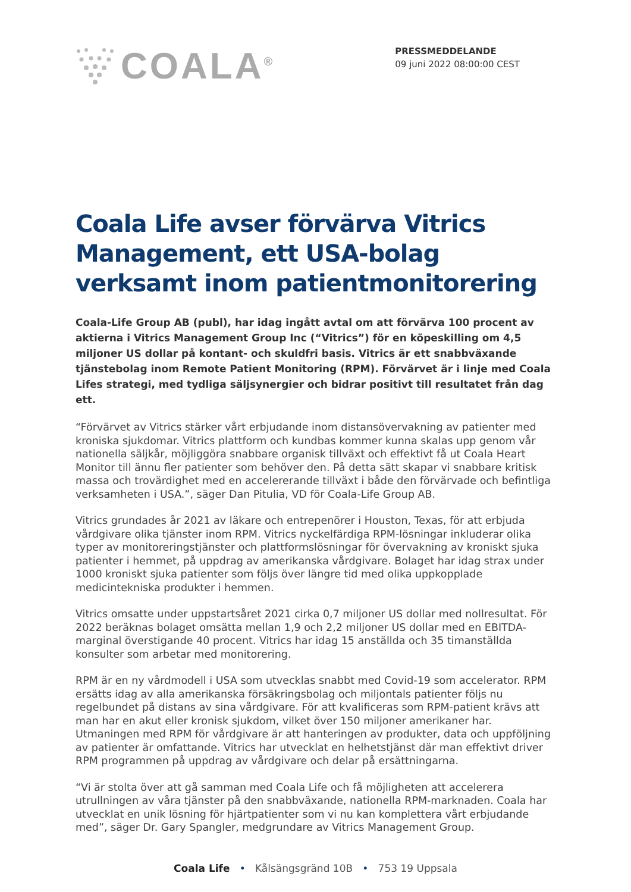COALA<sup>®</sup>
PRESSMEDDELANDE
09 juni 2022 08:00:00 CEST
Coala Life avser förvärva Vitrics Management, ett USA-bolag verksamt inom patientmonitorering
Coala-Life Group AB (publ), har idag ingått avtal om att förvärva 100 procent av aktierna i Vitrics Management Group Inc (“Vitrics”) för en köpeskilling om 4,5 miljoner US dollar på kontant- och skuldfri basis. Vitrics är ett snabbväxande tjänstebolag inom Remote Patient Monitoring (RPM). Förvärvet är i linje med Coala Lifes strategi, med tydliga säljsynergier och bidrar positivt till resultatet från dag ett.
“Förvärvet av Vitrics stärker vårt erbjudande inom distansövervakning av patienter med kroniska sjukdomar. Vitrics plattform och kundbas kommer kunna skalas upp genom vår nationella säljkår, möjliggöra snabbare organisk tillväxt och effektivt få ut Coala Heart Monitor till ännu fler patienter som behöver den. På detta sätt skapar vi snabbare kritisk massa och trovärdighet med en accelererande tillväxt i både den förvärvade och befintliga verksamheten i USA.”, säger Dan Pitulia, VD för Coala-Life Group AB.
Vitrics grundades år 2021 av läkare och entrepenörer i Houston, Texas, för att erbjuda vårdgivare olika tjänster inom RPM. Vitrics nyckelfärdiga RPM-lösningar inkluderar olika typer av monitoreringstjänster och plattformslösningar för övervakning av kroniskt sjuka patienter i hemmet, på uppdrag av amerikanska vårdgivare. Bolaget har idag strax under 1000 kroniskt sjuka patienter som följs över längre tid med olika uppkopplade medicintekniska produkter i hemmen.
Vitrics omsatte under uppstartsåret 2021 cirka 0,7 miljoner US dollar med nollresultat. För 2022 beräknas bolaget omsätta mellan 1,9 och 2,2 miljoner US dollar med en EBITDA-marginal överstigande 40 procent. Vitrics har idag 15 anställda och 35 timanställda konsulter som arbetar med monitorering.
RPM är en ny vårdmodell i USA som utvecklas snabbt med Covid-19 som accelerator. RPM ersätts idag av alla amerikanska försäkringsbolag och miljontals patienter följs nu regelbundet på distans av sina vårdgivare. För att kvalificeras som RPM-patient krävs att man har en akut eller kronisk sjukdom, vilket över 150 miljoner amerikaner har. Utmaningen med RPM för vårdgivare är att hanteringen av produkter, data och uppföljning av patienter är omfattande. Vitrics har utvecklat en helhetstjänst där man effektivt driver RPM programmen på uppdrag av vårdgivare och delar på ersättningarna.
“Vi är stolta över att gå samman med Coala Life och få möjligheten att accelerera utrullningen av våra tjänster på den snabbväxande, nationella RPM-marknaden. Coala har utvecklat en unik lösning för hjärtpatienter som vi nu kan komplettera vårt erbjudande med”, säger Dr. Gary Spangler, medgrundare av Vitrics Management Group.
Coala Life • Kålsängsgränd 10B • 753 19 Uppsala